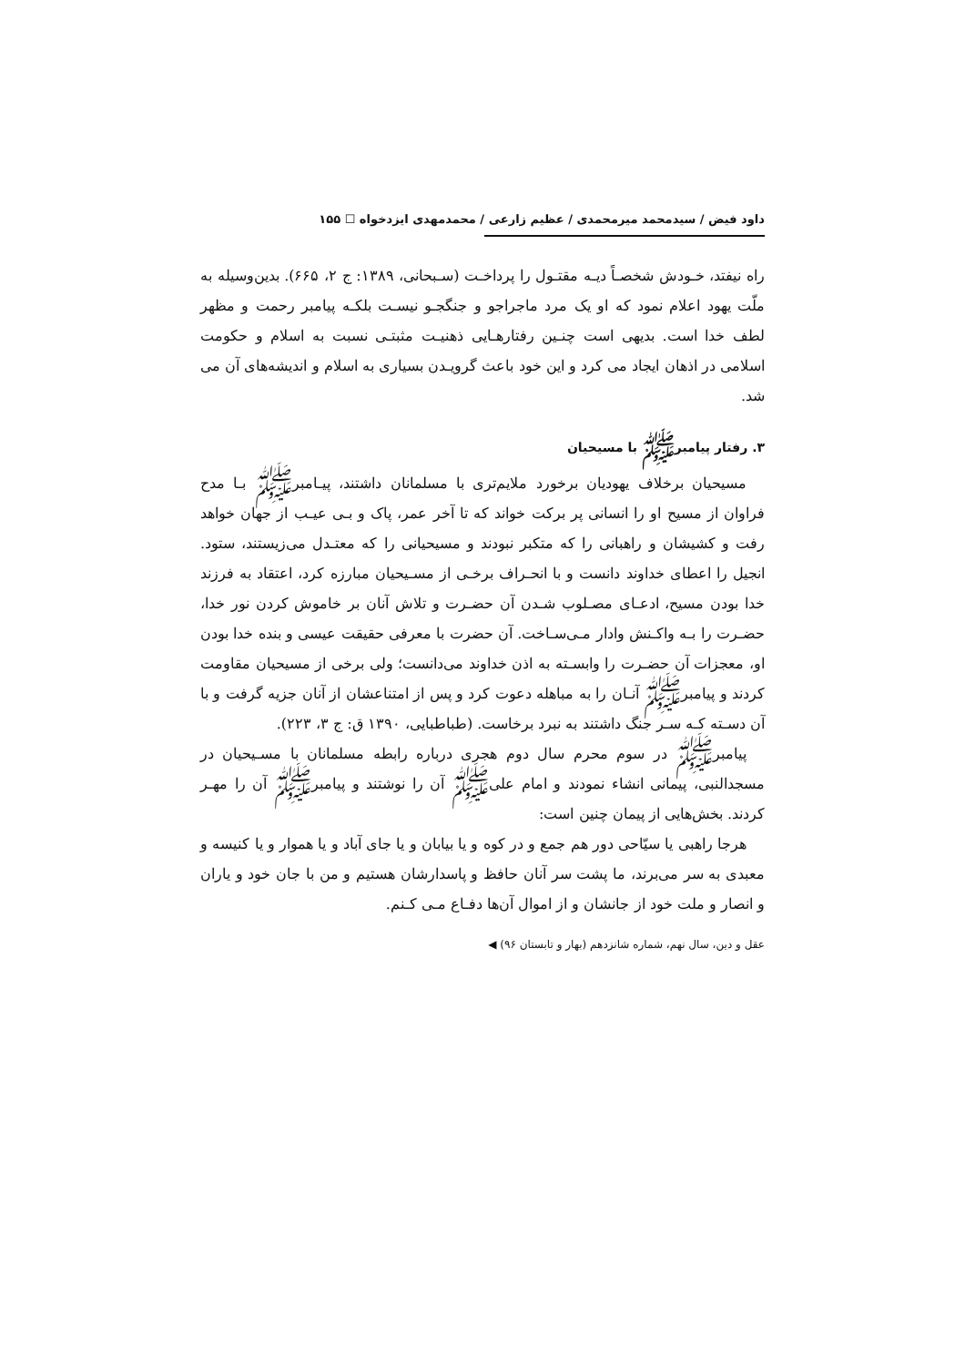داود فیض / سیدمحمد میرمحمدی / عظیم زارعی / محمدمهدی ایزدخواه ☐ ۱۵۵
راه نیفتد، خـودش شخصـاً دیـه مقتـول را پرداخـت (سـبحانی، ۱۳۸۹: ج ۲، ۶۶۵). بدین‌وسیله به ملّت یهود اعلام نمود که او یک مرد ماجراجو و جنگجـو نیسـت بلکـه پیامبر رحمت و مظهر لطف خدا است. بدیهی است چنـین رفتارهـایی ذهنیـت مثبتـی نسبت به اسلام و حکومت اسلامی در اذهان ایجاد می کرد و این خود باعث گرویـدن بسیاری به اسلام و اندیشه‌های آن می شد.
۳. رفتار پیامبرﷺ با مسیحیان
مسیحیان برخلاف یهودیان برخورد ملایم‌تری با مسلمانان داشتند، پیـامبرﷺ بـا مدح فراوان از مسیح او را انسانی پر برکت خواند که تا آخر عمر، پاک و بـی عیـب از جهان خواهد رفت و کشیشان و راهبانی را که متکبر نبودند و مسیحیانی را که معتـدل می‌زیستند، ستود. انجیل را اعطای خداوند دانست و با انحـراف برخـی از مسـیحیان مبارزه کرد، اعتقاد به فرزند خدا بودن مسیح، ادعـای مصـلوب شـدن آن حضـرت و تلاش آنان بر خاموش کردن نور خدا، حضـرت را بـه واکـنش وادار مـی‌سـاخت. آن حضرت با معرفی حقیقت عیسی و بنده خدا بودن او، معجزات آن حضـرت را وابسـته به اذن خداوند می‌دانست؛ ولی برخی از مسیحیان مقاومت کردند و پیامبرﷺ آنـان را به مباهله دعوت کرد و پس از امتناعشان از آنان جزیه گرفت و با آن دسـته کـه سـر جنگ داشتند به نبرد برخاست. (طباطبایی، ۱۳۹۰ ق: ج ۳، ۲۲۳).
پیامبرﷺ در سوم محرم سال دوم هجری درباره رابطه مسلمانان با مسـیحیان در مسجدالنبی، پیمانی انشاء نمودند و امام علی‌ﷺ آن را نوشتند و پیامبرﷺ آن را مهـر کردند. بخش‌هایی از پیمان چنین است:
هرجا راهبی یا سیّاحی دور هم جمع و در کوه و یا بیابان و یا جای آباد و یا هموار و یا کنیسه و معبدی به سر می‌برند، ما پشت سر آنان حافظ و پاسدارشان هستیم و من با جان خود و یاران و انصار و ملت خود از جانشان و از اموال آن‌ها دفـاع مـی کـنم.
عقل و دین، سال نهم، شماره شانزدهم (بهار و تابستان ۹۶) ◀